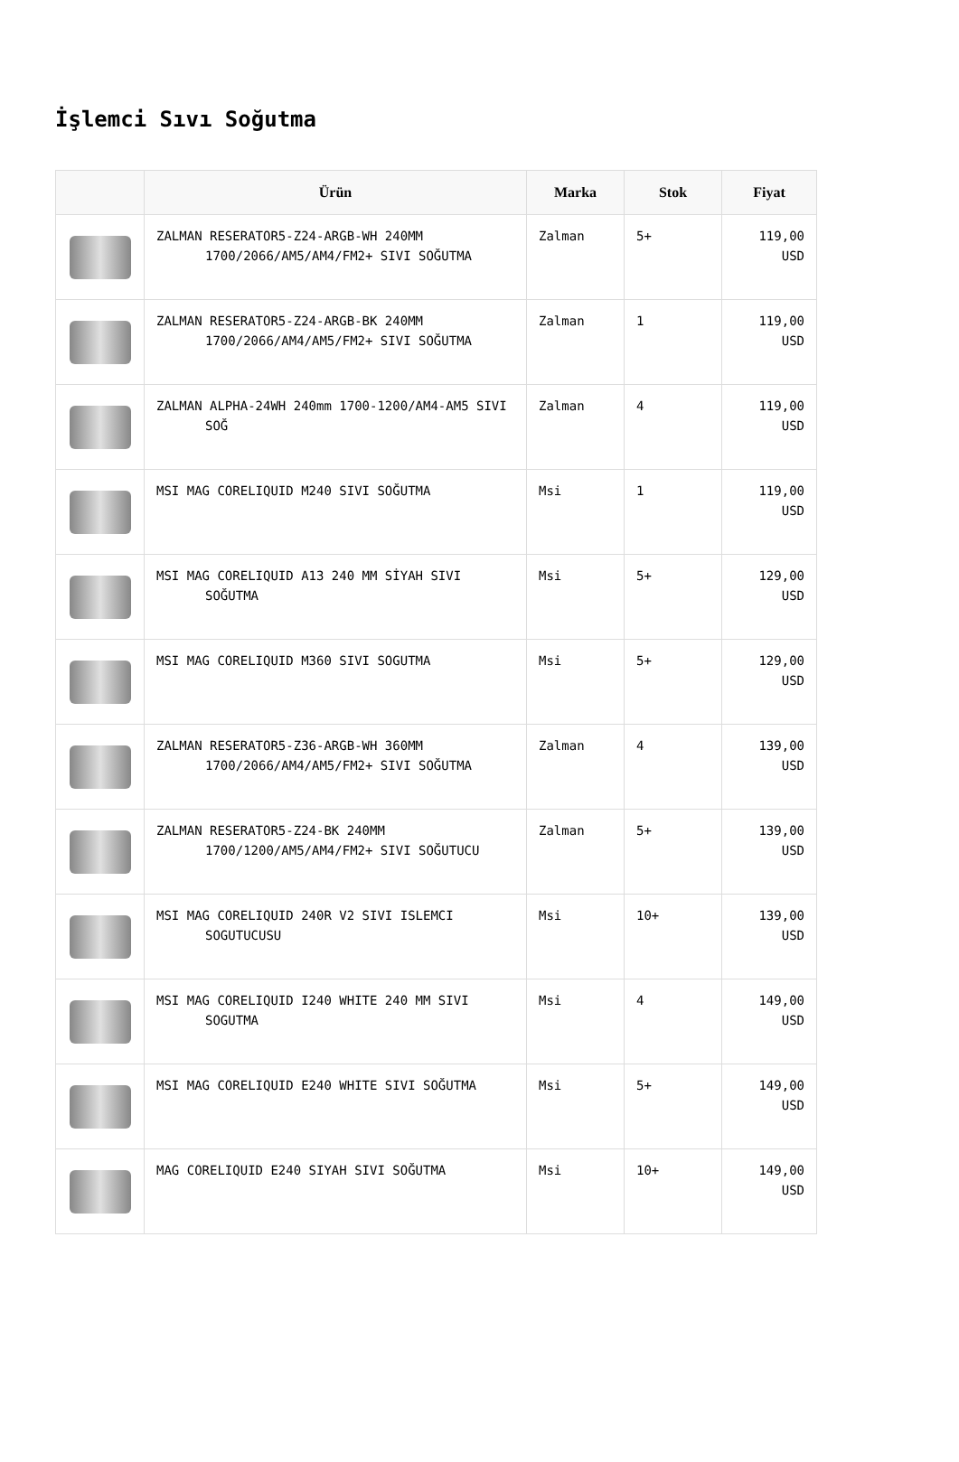İşlemci Sıvı Soğutma
| | Ürün | Marka | Stok | Fiyat |
| --- | --- | --- | --- | --- |
| | ZALMAN RESERATOR5-Z24-ARGB-WH 240MM 1700/2066/AM5/AM4/FM2+ SIVI SOĞUTMA | Zalman | 5+ | 119,00 USD |
| | ZALMAN RESERATOR5-Z24-ARGB-BK 240MM 1700/2066/AM4/AM5/FM2+ SIVI SOĞUTMA | Zalman | 1 | 119,00 USD |
| | ZALMAN ALPHA-24WH 240mm 1700-1200/AM4-AM5 SIVI SOĞ | Zalman | 4 | 119,00 USD |
| | MSI MAG CORELIQUID M240 SIVI SOĞUTMA | Msi | 1 | 119,00 USD |
| | MSI MAG CORELIQUID A13 240 MM SİYAH SIVI SOĞUTMA | Msi | 5+ | 129,00 USD |
| | MSI MAG CORELIQUID M360 SIVI SOGUTMA | Msi | 5+ | 129,00 USD |
| | ZALMAN RESERATOR5-Z36-ARGB-WH 360MM 1700/2066/AM4/AM5/FM2+ SIVI SOĞUTMA | Zalman | 4 | 139,00 USD |
| | ZALMAN RESERATOR5-Z24-BK 240MM 1700/1200/AM5/AM4/FM2+ SIVI SOĞUTUCU | Zalman | 5+ | 139,00 USD |
| | MSI MAG CORELIQUID 240R V2 SIVI ISLEMCI SOGUTUCUSU | Msi | 10+ | 139,00 USD |
| | MSI MAG CORELIQUID I240 WHITE 240 MM SIVI SOGUTMA | Msi | 4 | 149,00 USD |
| | MSI MAG CORELIQUID E240 WHITE SIVI SOĞUTMA | Msi | 5+ | 149,00 USD |
| | MAG CORELIQUID E240 SIYAH SIVI SOĞUTMA | Msi | 10+ | 149,00 USD |